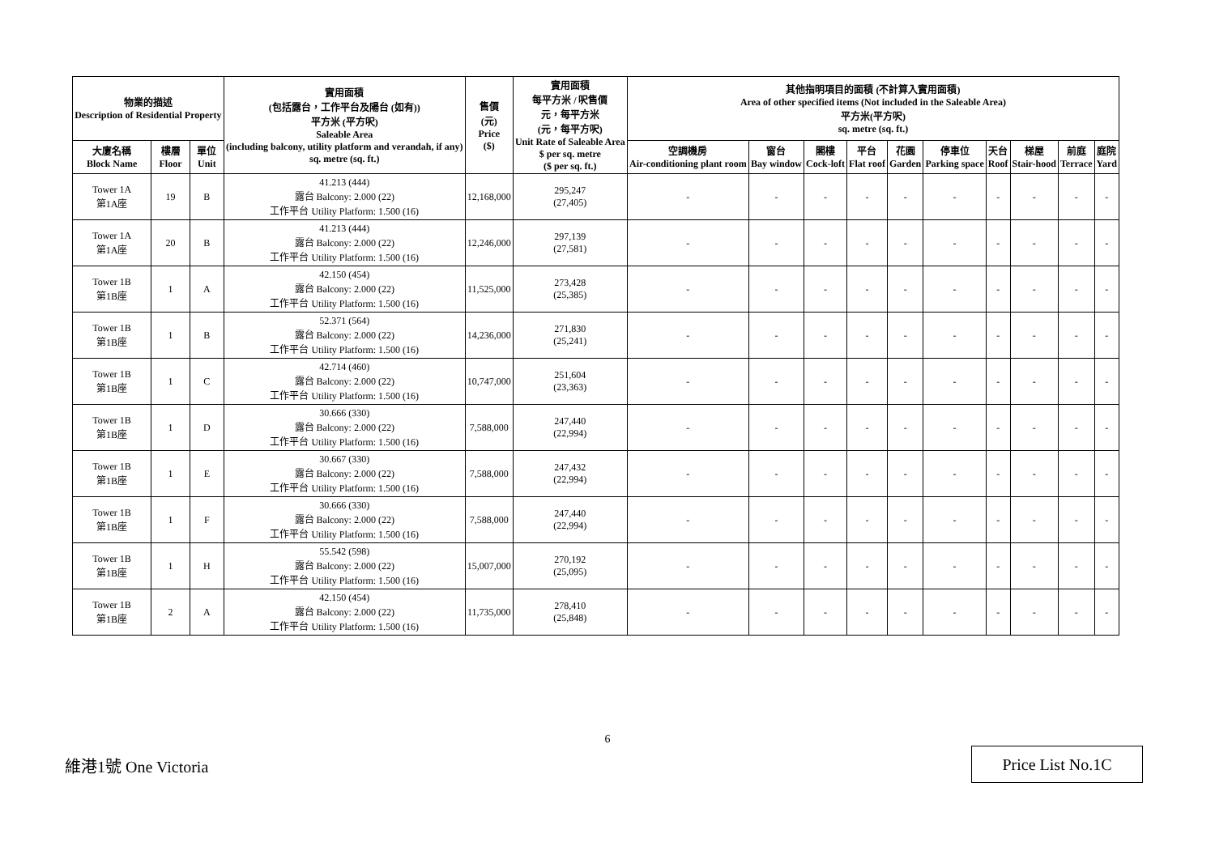| 物業的描述 Description of Residential Property | | | 實用面積 (包括露台，工作平台及陽台 (如有)) 平方米 (平方呎) Saleable Area (including balcony, utility platform and verandah, if any) sq. metre (sq. ft.) | 售價 (元) Price ($) | 實用面積 每平方米 / 呎售價 元，每平方米 (元，每平方呎) Unit Rate of Saleable Area $ per sq. metre ($ per sq. ft.) | 其他指明項目的面積 (不計算入實用面積) Area of other specified items (Not included in the Saleable Area) 平方米(平方呎) sq. metre (sq. ft.) | | | | | | | | | |
| --- | --- | --- | --- | --- | --- | --- | --- | --- | --- | --- | --- | --- | --- | --- | --- |
| 大廈名稱 Block Name | 樓層 Floor | 單位 Unit | | | | 空調機房 Air-conditioning plant room | 窗台 Bay window | 閣樓 Cock-loft | 平台 Flat roof | 花園 Garden | 停車位 Parking space | 天台 Roof | 梯屋 Stair-hood | 前庭 Terrace | 庭院 Yard |
| Tower 1A 第1A座 | 19 | B | 41.213 (444) 露台 Balcony: 2.000 (22) 工作平台 Utility Platform: 1.500 (16) | 12,168,000 | 295,247 (27,405) | - | - | - | - | - | - | - | - | - | - |
| Tower 1A 第1A座 | 20 | B | 41.213 (444) 露台 Balcony: 2.000 (22) 工作平台 Utility Platform: 1.500 (16) | 12,246,000 | 297,139 (27,581) | - | - | - | - | - | - | - | - | - | - |
| Tower 1B 第1B座 | 1 | A | 42.150 (454) 露台 Balcony: 2.000 (22) 工作平台 Utility Platform: 1.500 (16) | 11,525,000 | 273,428 (25,385) | - | - | - | - | - | - | - | - | - | - |
| Tower 1B 第1B座 | 1 | B | 52.371 (564) 露台 Balcony: 2.000 (22) 工作平台 Utility Platform: 1.500 (16) | 14,236,000 | 271,830 (25,241) | - | - | - | - | - | - | - | - | - | - |
| Tower 1B 第1B座 | 1 | C | 42.714 (460) 露台 Balcony: 2.000 (22) 工作平台 Utility Platform: 1.500 (16) | 10,747,000 | 251,604 (23,363) | - | - | - | - | - | - | - | - | - | - |
| Tower 1B 第1B座 | 1 | D | 30.666 (330) 露台 Balcony: 2.000 (22) 工作平台 Utility Platform: 1.500 (16) | 7,588,000 | 247,440 (22,994) | - | - | - | - | - | - | - | - | - | - |
| Tower 1B 第1B座 | 1 | E | 30.667 (330) 露台 Balcony: 2.000 (22) 工作平台 Utility Platform: 1.500 (16) | 7,588,000 | 247,432 (22,994) | - | - | - | - | - | - | - | - | - | - |
| Tower 1B 第1B座 | 1 | F | 30.666 (330) 露台 Balcony: 2.000 (22) 工作平台 Utility Platform: 1.500 (16) | 7,588,000 | 247,440 (22,994) | - | - | - | - | - | - | - | - | - | - |
| Tower 1B 第1B座 | 1 | H | 55.542 (598) 露台 Balcony: 2.000 (22) 工作平台 Utility Platform: 1.500 (16) | 15,007,000 | 270,192 (25,095) | - | - | - | - | - | - | - | - | - | - |
| Tower 1B 第1B座 | 2 | A | 42.150 (454) 露台 Balcony: 2.000 (22) 工作平台 Utility Platform: 1.500 (16) | 11,735,000 | 278,410 (25,848) | - | - | - | - | - | - | - | - | - | - |
6
維港1號 One Victoria
Price List No.1C